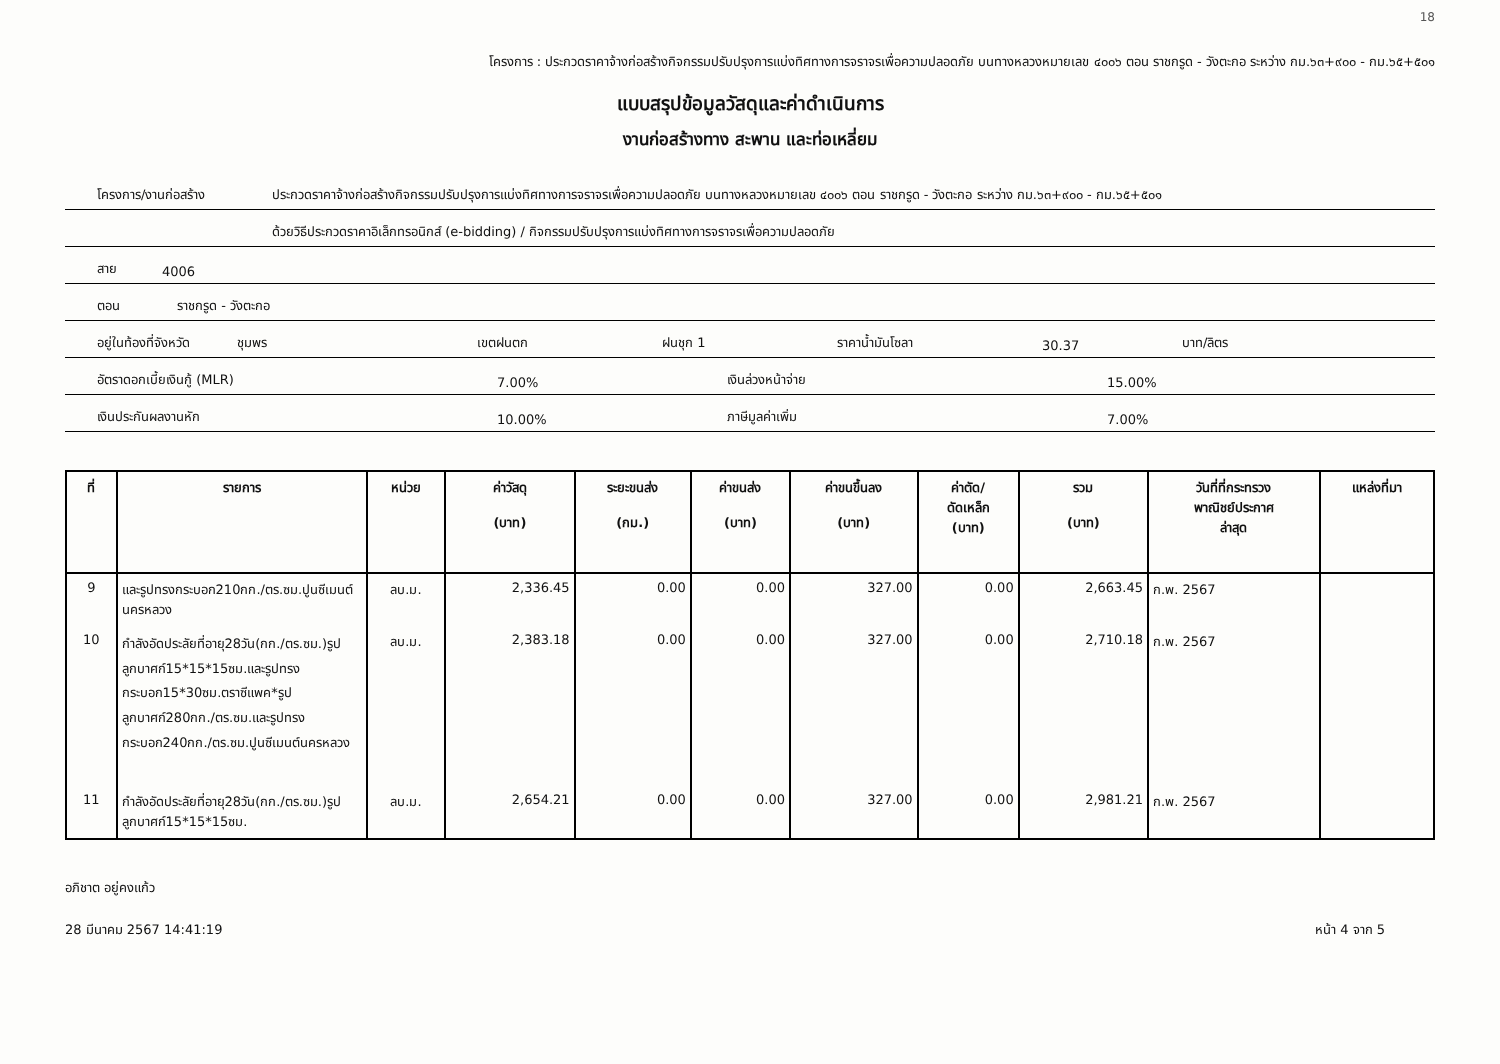18
โครงการ : ประกวดราคาจ้างก่อสร้างกิจกรรมปรับปรุงการแบ่งทิศทางการจราจรเพื่อความปลอดภัย บนทางหลวงหมายเลข ๔๐๐๖ ตอน ราชกรูด - วังตะกอ ระหว่าง กม.๖๓+๙๐๐ - กม.๖๕+๕๐๑
แบบสรุปข้อมูลวัสดุและค่าดำเนินการ
งานก่อสร้างทาง สะพาน และท่อเหลี่ยม
โครงการ/งานก่อสร้าง ประกวดราคาจ้างก่อสร้างกิจกรรมปรับปรุงการแบ่งทิศทางการจราจรเพื่อความปลอดภัย บนทางหลวงหมายเลข ๔๐๐๖ ตอน ราชกรูด - วังตะกอ ระหว่าง กม.๖๓+๙๐๐ - กม.๖๕+๕๐๑
ด้วยวิธีประกวดราคาอิเล็กทรอนิกส์ (e-bidding) / กิจกรรมปรับปรุงการแบ่งทิศทางการจราจรเพื่อความปลอดภัย
สาย 4006
ตอน ราชกรูด - วังตะกอ
อยู่ในท้องที่จังหวัด ชุมพร เขตฝนตก ฝนชุก 1 ราคาน้ำมันโซลา 30.37 บาท/ลิตร
อัตราดอกเบี้ยเงินกู้ (MLR) 7.00% เงินล่วงหน้าจ่าย 15.00%
เงินประกันผลงานหัก 10.00% ภาษีมูลค่าเพิ่ม 7.00%
| ที่ | รายการ | หน่วย | ค่าวัสดุ (บาท) | ระยะขนส่ง (กม.) | ค่าขนส่ง (บาท) | ค่าขนขึ้นลง (บาท) | ค่าตัด/ ดัดเหล็ก (บาท) | รวม (บาท) | วันที่ที่กระทรวง พาณิชย์ประกาศ ล่าสุด | แหล่งที่มา |
| --- | --- | --- | --- | --- | --- | --- | --- | --- | --- | --- |
| 9 | และรูปทรงกระบอก210กก./ตร.ซม.ปูนซีเมนต์นครหลวง | ลบ.ม. | 2,336.45 | 0.00 | 0.00 | 327.00 | 0.00 | 2,663.45 | ก.พ. 2567 | |
| 10 | กำลังอัดประลัยที่อายุ28วัน(กก./ตร.ซม.)รูปลูกบาศก์15*15*15ซม.และรูปทรงกระบอก15*30ซม.ตราซีแพค*รูปลูกบาศก์280กก./ตร.ซม.และรูปทรงกระบอก240กก./ตร.ซม.ปูนซีเมนต์นครหลวง | ลบ.ม. | 2,383.18 | 0.00 | 0.00 | 327.00 | 0.00 | 2,710.18 | ก.พ. 2567 | |
| 11 | กำลังอัดประลัยที่อายุ28วัน(กก./ตร.ซม.)รูปลูกบาศก์15*15*15ซม. | ลบ.ม. | 2,654.21 | 0.00 | 0.00 | 327.00 | 0.00 | 2,981.21 | ก.พ. 2567 | |
อภิชาต อยู่คงแก้ว
28 มีนาคม 2567 14:41:19 หน้า 4 จาก 5